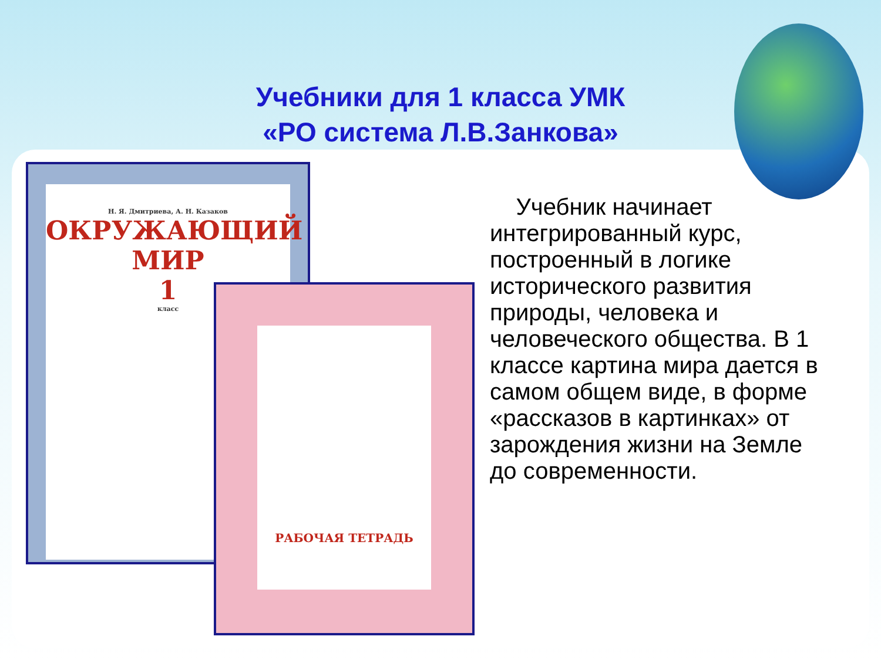Учебники для 1 класса УМК
«РО система Л.В.Занкова»
Н. Я. Дмитриева, А. Н. Казаков
ОКРУЖАЮЩИЙ
МИР
1
класс
РАБОЧАЯ ТЕТРАДЬ
Учебник начинает интегрированный курс, построенный в логике исторического развития природы, человека и человеческого общества. В 1 классе картина мира дается в самом общем виде, в форме «рассказов в картинках» от зарождения жизни на Земле до современности.